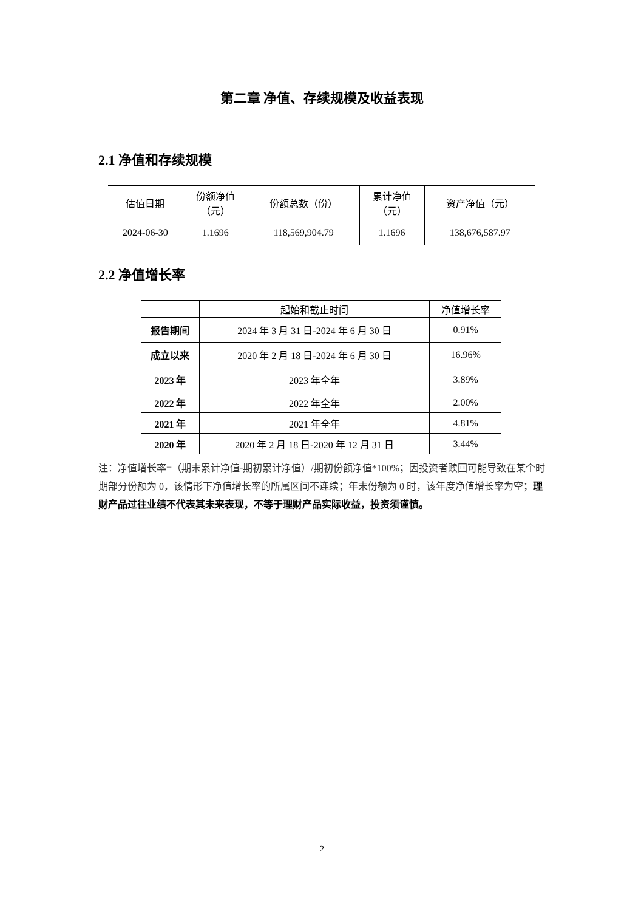第二章 净值、存续规模及收益表现
2.1 净值和存续规模
| 估值日期 | 份额净值 （元） | 份额总数（份） | 累计净值 （元） | 资产净值（元） |
| --- | --- | --- | --- | --- |
| 2024-06-30 | 1.1696 | 118,569,904.79 | 1.1696 | 138,676,587.97 |
2.2 净值增长率
| | 起始和截止时间 | 净值增长率 |
| --- | --- | --- |
| 报告期间 | 2024 年 3 月 31 日-2024 年 6 月 30 日 | 0.91% |
| 成立以来 | 2020 年 2 月 18 日-2024 年 6 月 30 日 | 16.96% |
| 2023 年 | 2023 年全年 | 3.89% |
| 2022 年 | 2022 年全年 | 2.00% |
| 2021 年 | 2021 年全年 | 4.81% |
| 2020 年 | 2020 年 2 月 18 日-2020 年 12 月 31 日 | 3.44% |
注：净值增长率=（期末累计净值-期初累计净值）/期初份额净值*100%；因投资者赎回可能导致在某个时期部分份额为 0，该情形下净值增长率的所属区间不连续；年末份额为 0 时，该年度净值增长率为空；理财产品过往业绩不代表其未来表现，不等于理财产品实际收益，投资须谨慎。
2